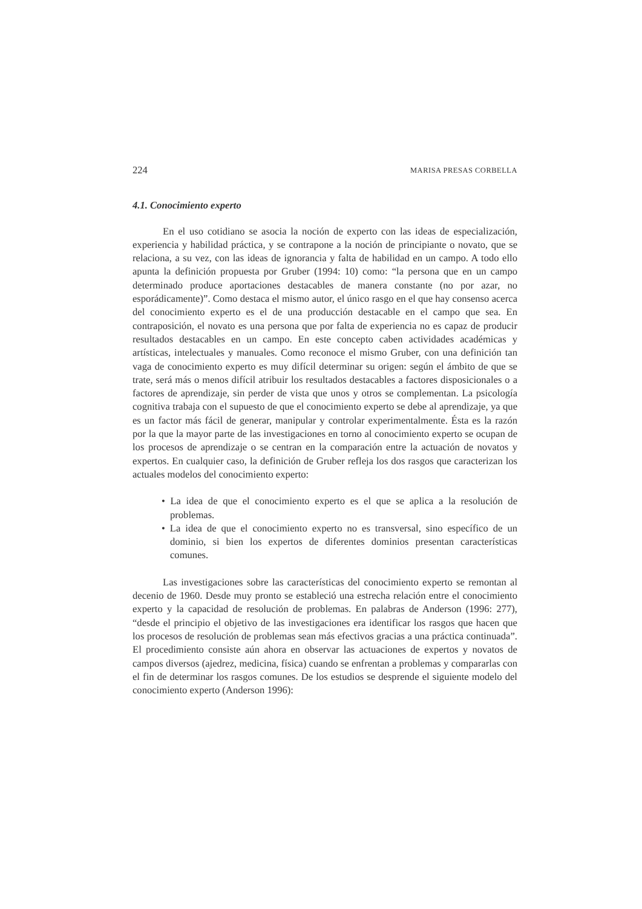224 MARISA PRESAS CORBELLA
4.1. Conocimiento experto
En el uso cotidiano se asocia la noción de experto con las ideas de especialización, experiencia y habilidad práctica, y se contrapone a la noción de principiante o novato, que se relaciona, a su vez, con las ideas de ignorancia y falta de habilidad en un campo. A todo ello apunta la definición propuesta por Gruber (1994: 10) como: “la persona que en un campo determinado produce aportaciones destacables de manera constante (no por azar, no esporádicamente)”. Como destaca el mismo autor, el único rasgo en el que hay consenso acerca del conocimiento experto es el de una producción destacable en el campo que sea. En contraposición, el novato es una persona que por falta de experiencia no es capaz de producir resultados destacables en un campo. En este concepto caben actividades académicas y artísticas, intelectuales y manuales. Como reconoce el mismo Gruber, con una definición tan vaga de conocimiento experto es muy difícil determinar su origen: según el ámbito de que se trate, será más o menos difícil atribuir los resultados destacables a factores disposicionales o a factores de aprendizaje, sin perder de vista que unos y otros se complementan. La psicología cognitiva trabaja con el supuesto de que el conocimiento experto se debe al aprendizaje, ya que es un factor más fácil de generar, manipular y controlar experimentalmente. Ésta es la razón por la que la mayor parte de las investigaciones en torno al conocimiento experto se ocupan de los procesos de aprendizaje o se centran en la comparación entre la actuación de novatos y expertos. En cualquier caso, la definición de Gruber refleja los dos rasgos que caracterizan los actuales modelos del conocimiento experto:
• La idea de que el conocimiento experto es el que se aplica a la resolución de problemas.
• La idea de que el conocimiento experto no es transversal, sino específico de un dominio, si bien los expertos de diferentes dominios presentan características comunes.
Las investigaciones sobre las características del conocimiento experto se remontan al decenio de 1960. Desde muy pronto se estableció una estrecha relación entre el conocimiento experto y la capacidad de resolución de problemas. En palabras de Anderson (1996: 277), “desde el principio el objetivo de las investigaciones era identificar los rasgos que hacen que los procesos de resolución de problemas sean más efectivos gracias a una práctica continuada”. El procedimiento consiste aún ahora en observar las actuaciones de expertos y novatos de campos diversos (ajedrez, medicina, física) cuando se enfrentan a problemas y compararlas con el fin de determinar los rasgos comunes. De los estudios se desprende el siguiente modelo del conocimiento experto (Anderson 1996):